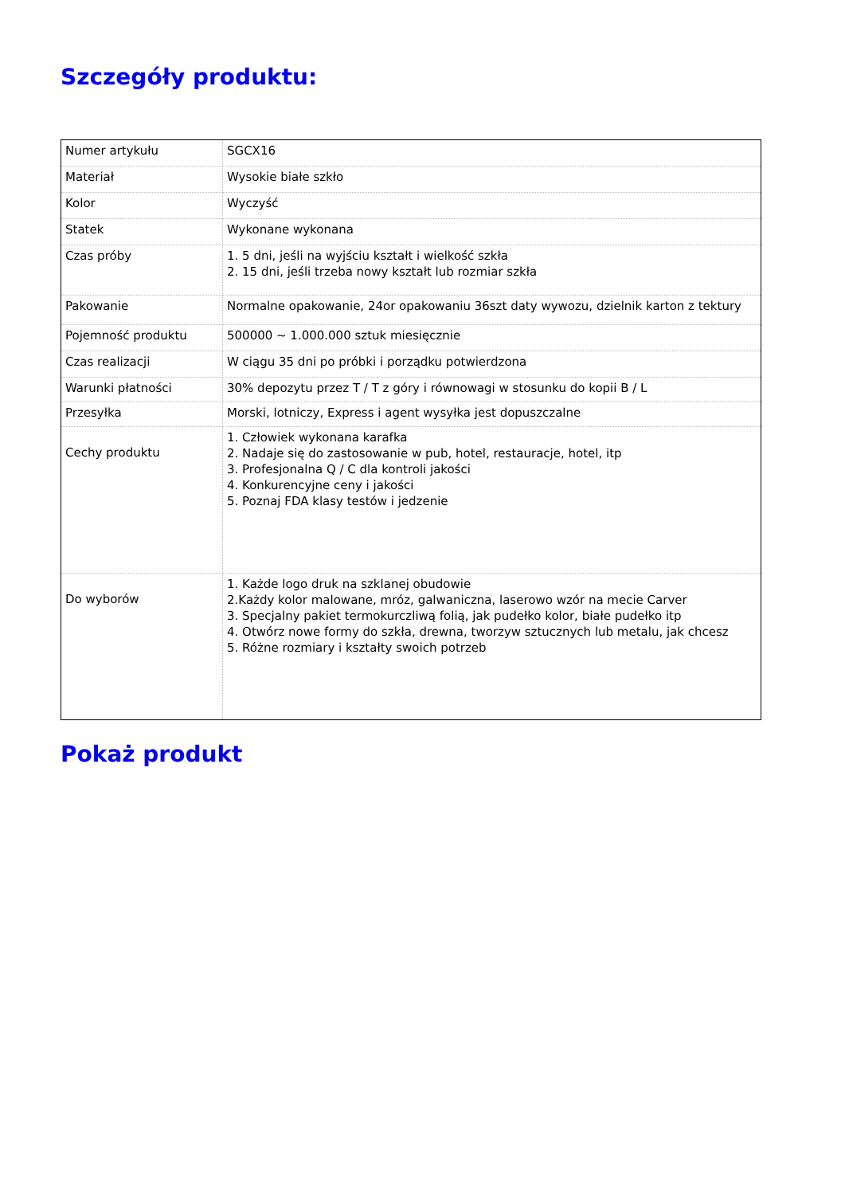Szczegóły produktu:
| Numer artykułu | SGCX16 |
| Materiał | Wysokie białe szkło |
| Kolor | Wyczyść |
| Statek | Wykonane wykonana |
| Czas próby | 1. 5 dni, jeśli na wyjściu kształt i wielkość szkła 2. 15 dni, jeśli trzeba nowy kształt lub rozmiar szkła |
| Pakowanie | Normalne opakowanie, 24or opakowaniu 36szt daty wywozu, dzielnik karton z tektury |
| Pojemność produktu | 500000 ~ 1.000.000 sztuk miesięcznie |
| Czas realizacji | W ciągu 35 dni po próbki i porządku potwierdzona |
| Warunki płatności | 30% depozytu przez T / T z góry i równowagi w stosunku do kopii B / L |
| Przesyłka | Morski, lotniczy, Express i agent wysyłka jest dopuszczalne |
| Cechy produktu | 1. Człowiek wykonana karafka 2. Nadaje się do zastosowanie w pub, hotel, restauracje, hotel, itp 3. Profesjonalna Q / C dla kontroli jakości 4. Konkurencyjne ceny i jakości 5. Poznaj FDA klasy testów i jedzenie |
| Do wyborów | 1. Każde logo druk na szklanej obudowie 2.Każdy kolor malowane, mróz, galwaniczna, laserowo wzór na mecie Carver 3. Specjalny pakiet termokurczliwą folią, jak pudełko kolor, białe pudełko itp 4. Otwórz nowe formy do szkła, drewna, tworzyw sztucznych lub metalu, jak chcesz 5. Różne rozmiary i kształty swoich potrzeb |
Pokaż produkt